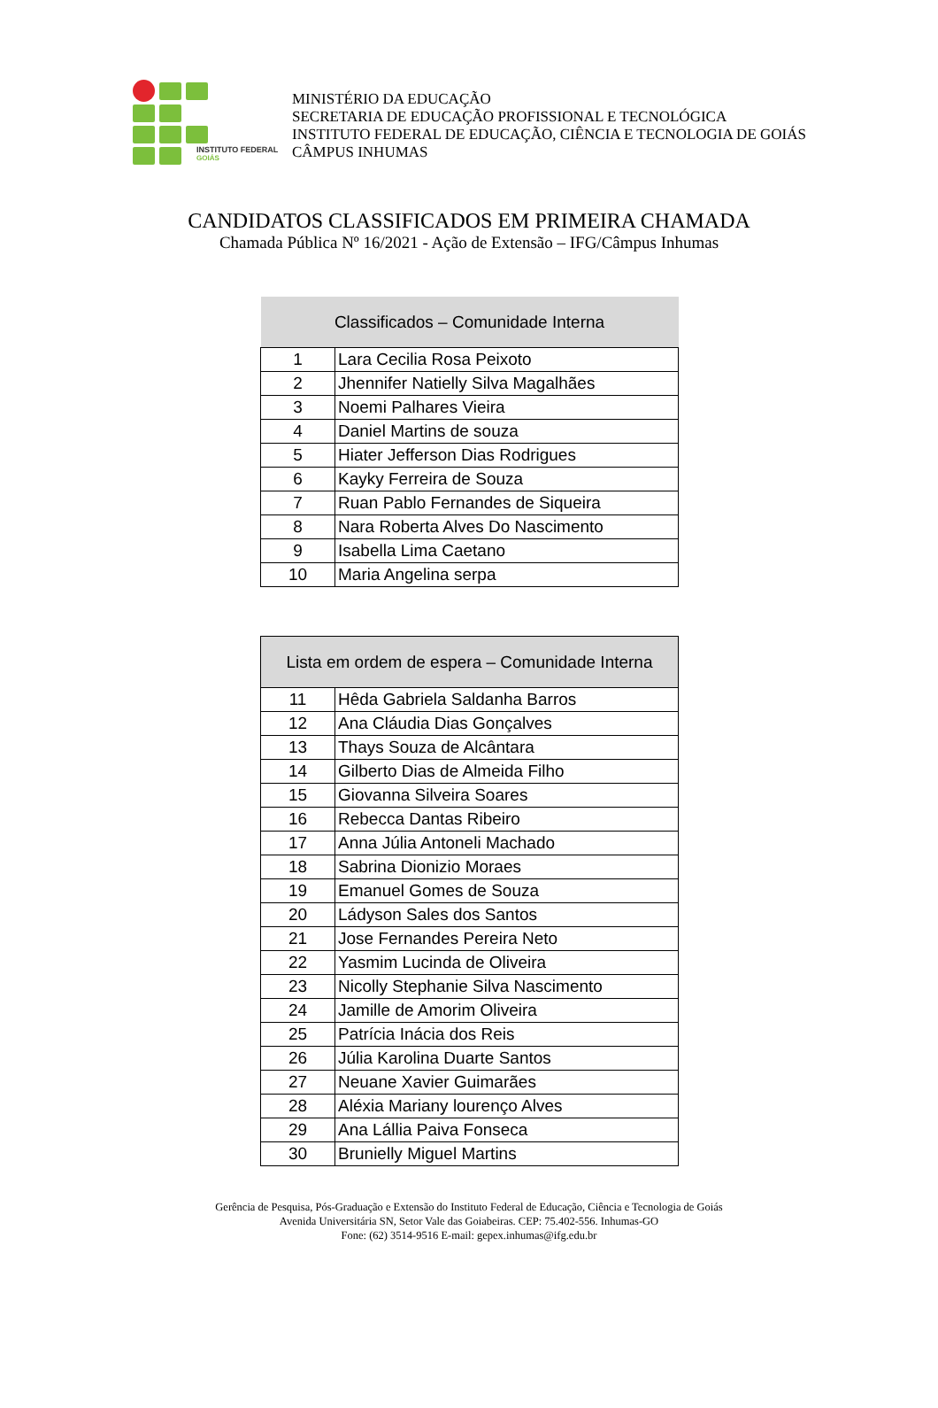INSTITUTO FEDERAL
GOIÁS
MINISTÉRIO DA EDUCAÇÃO
SECRETARIA DE EDUCAÇÃO PROFISSIONAL E TECNOLÓGICA
INSTITUTO FEDERAL DE EDUCAÇÃO, CIÊNCIA E TECNOLOGIA DE GOIÁS
CÂMPUS INHUMAS
CANDIDATOS CLASSIFICADOS EM PRIMEIRA CHAMADA
Chamada Pública Nº 16/2021 - Ação de Extensão – IFG/Câmpus Inhumas
| Classificados – Comunidade Interna | |
| --- | --- |
| 1 | Lara Cecilia Rosa Peixoto |
| 2 | Jhennifer Natielly Silva Magalhães |
| 3 | Noemi Palhares Vieira |
| 4 | Daniel Martins de souza |
| 5 | Hiater Jefferson Dias Rodrigues |
| 6 | Kayky Ferreira de Souza |
| 7 | Ruan Pablo Fernandes de Siqueira |
| 8 | Nara Roberta Alves Do Nascimento |
| 9 | Isabella Lima Caetano |
| 10 | Maria Angelina serpa |
| Lista em ordem de espera – Comunidade Interna | |
| --- | --- |
| 11 | Hêda Gabriela Saldanha Barros |
| 12 | Ana Cláudia Dias Gonçalves |
| 13 | Thays Souza de Alcântara |
| 14 | Gilberto Dias de Almeida Filho |
| 15 | Giovanna Silveira Soares |
| 16 | Rebecca Dantas Ribeiro |
| 17 | Anna Júlia Antoneli Machado |
| 18 | Sabrina Dionizio Moraes |
| 19 | Emanuel Gomes de Souza |
| 20 | Ládyson Sales dos Santos |
| 21 | Jose Fernandes Pereira Neto |
| 22 | Yasmim Lucinda de Oliveira |
| 23 | Nicolly Stephanie Silva Nascimento |
| 24 | Jamille de Amorim Oliveira |
| 25 | Patrícia Inácia dos Reis |
| 26 | Júlia Karolina Duarte Santos |
| 27 | Neuane Xavier Guimarães |
| 28 | Aléxia Mariany lourenço Alves |
| 29 | Ana Lállia Paiva Fonseca |
| 30 | Brunielly Miguel Martins |
Gerência de Pesquisa, Pós-Graduação e Extensão do Instituto Federal de Educação, Ciência e Tecnologia de Goiás
Avenida Universitária SN, Setor Vale das Goiabeiras. CEP: 75.402-556. Inhumas-GO
Fone: (62) 3514-9516 E-mail: gepex.inhumas@ifg.edu.br